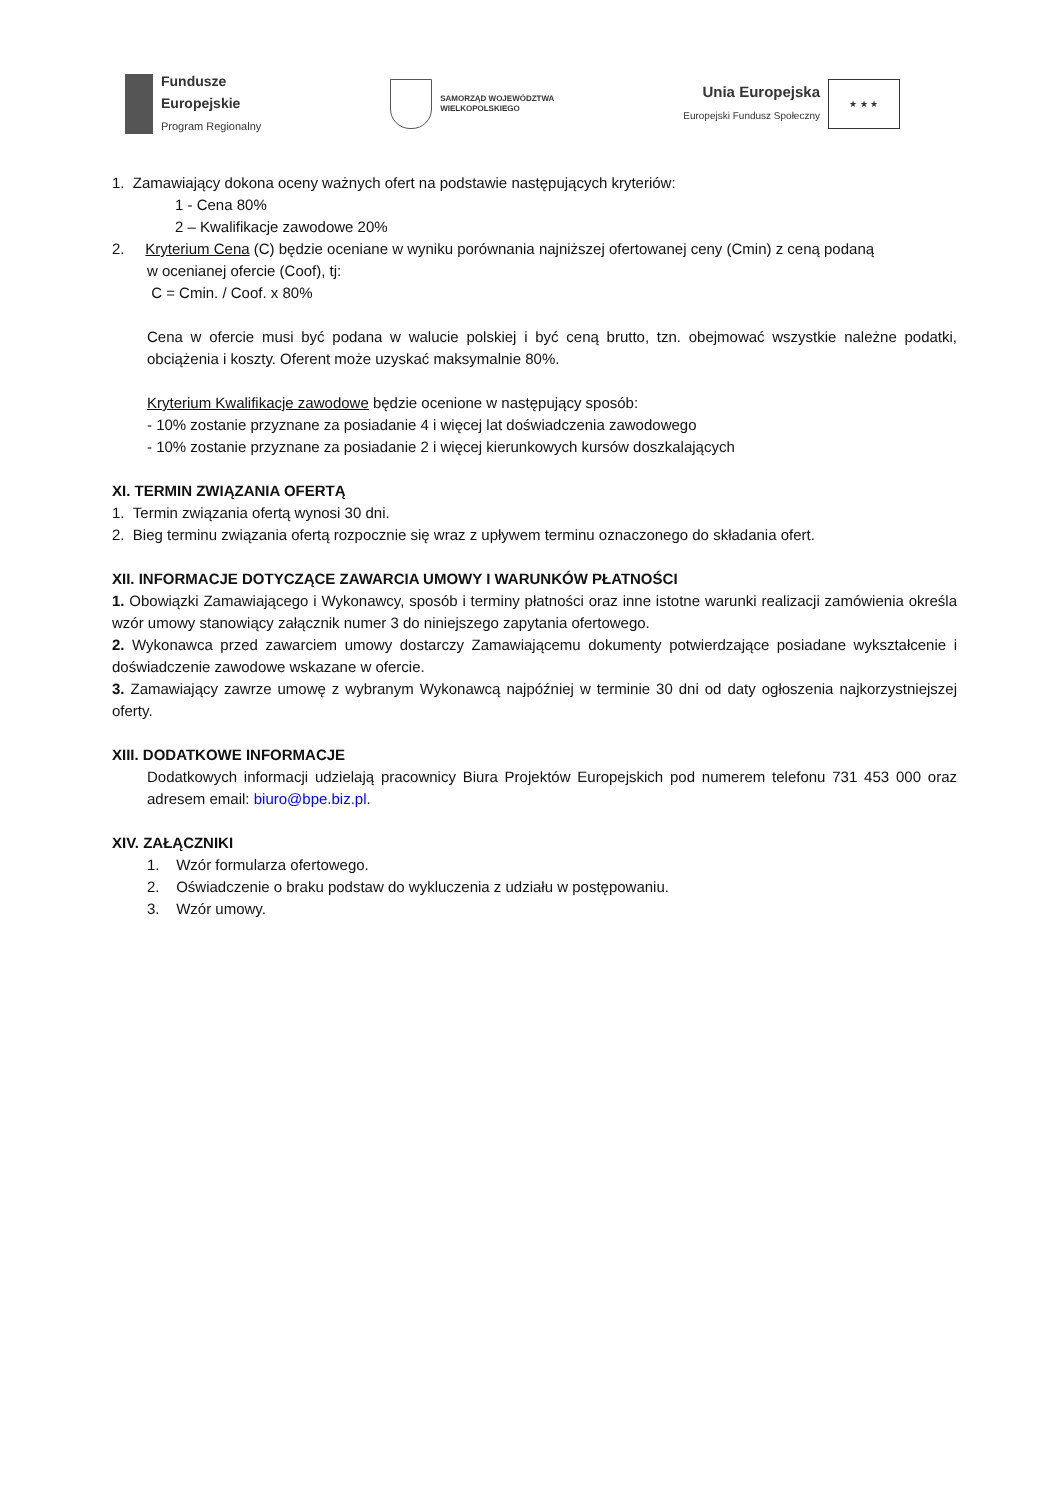Fundusze
Europejskie
Program Regionalny
SAMORZĄD WOJEWÓDZTWA
WIELKOPOLSKIEGO
Unia Europejska
Europejski Fundusz Społeczny
★ ★ ★
1. Zamawiający dokona oceny ważnych ofert na podstawie następujących kryteriów:
1 - Cena 80%
2 – Kwalifikacje zawodowe 20%
2. Kryterium Cena (C) będzie oceniane w wyniku porównania najniższej ofertowanej ceny (Cmin) z ceną podaną
w ocenianej ofercie (Coof), tj:
C = Cmin. / Coof. x 80%
Cena w ofercie musi być podana w walucie polskiej i być ceną brutto, tzn. obejmować wszystkie należne podatki, obciążenia i koszty. Oferent może uzyskać maksymalnie 80%.
Kryterium Kwalifikacje zawodowe będzie ocenione w następujący sposób:
- 10% zostanie przyznane za posiadanie 4 i więcej lat doświadczenia zawodowego
- 10% zostanie przyznane za posiadanie 2 i więcej kierunkowych kursów doszkalających
XI. TERMIN ZWIĄZANIA OFERTĄ
1. Termin związania ofertą wynosi 30 dni.
2. Bieg terminu związania ofertą rozpocznie się wraz z upływem terminu oznaczonego do składania ofert.
XII. INFORMACJE DOTYCZĄCE ZAWARCIA UMOWY I WARUNKÓW PŁATNOŚCI
1. Obowiązki Zamawiającego i Wykonawcy, sposób i terminy płatności oraz inne istotne warunki realizacji zamówienia określa wzór umowy stanowiący załącznik numer 3 do niniejszego zapytania ofertowego.
2. Wykonawca przed zawarciem umowy dostarczy Zamawiającemu dokumenty potwierdzające posiadane wykształcenie i doświadczenie zawodowe wskazane w ofercie.
3. Zamawiający zawrze umowę z wybranym Wykonawcą najpóźniej w terminie 30 dni od daty ogłoszenia najkorzystniejszej oferty.
XIII. DODATKOWE INFORMACJE
Dodatkowych informacji udzielają pracownicy Biura Projektów Europejskich pod numerem telefonu 731 453 000 oraz adresem email: biuro@bpe.biz.pl.
XIV. ZAŁĄCZNIKI
1. Wzór formularza ofertowego.
2. Oświadczenie o braku podstaw do wykluczenia z udziału w postępowaniu.
3. Wzór umowy.